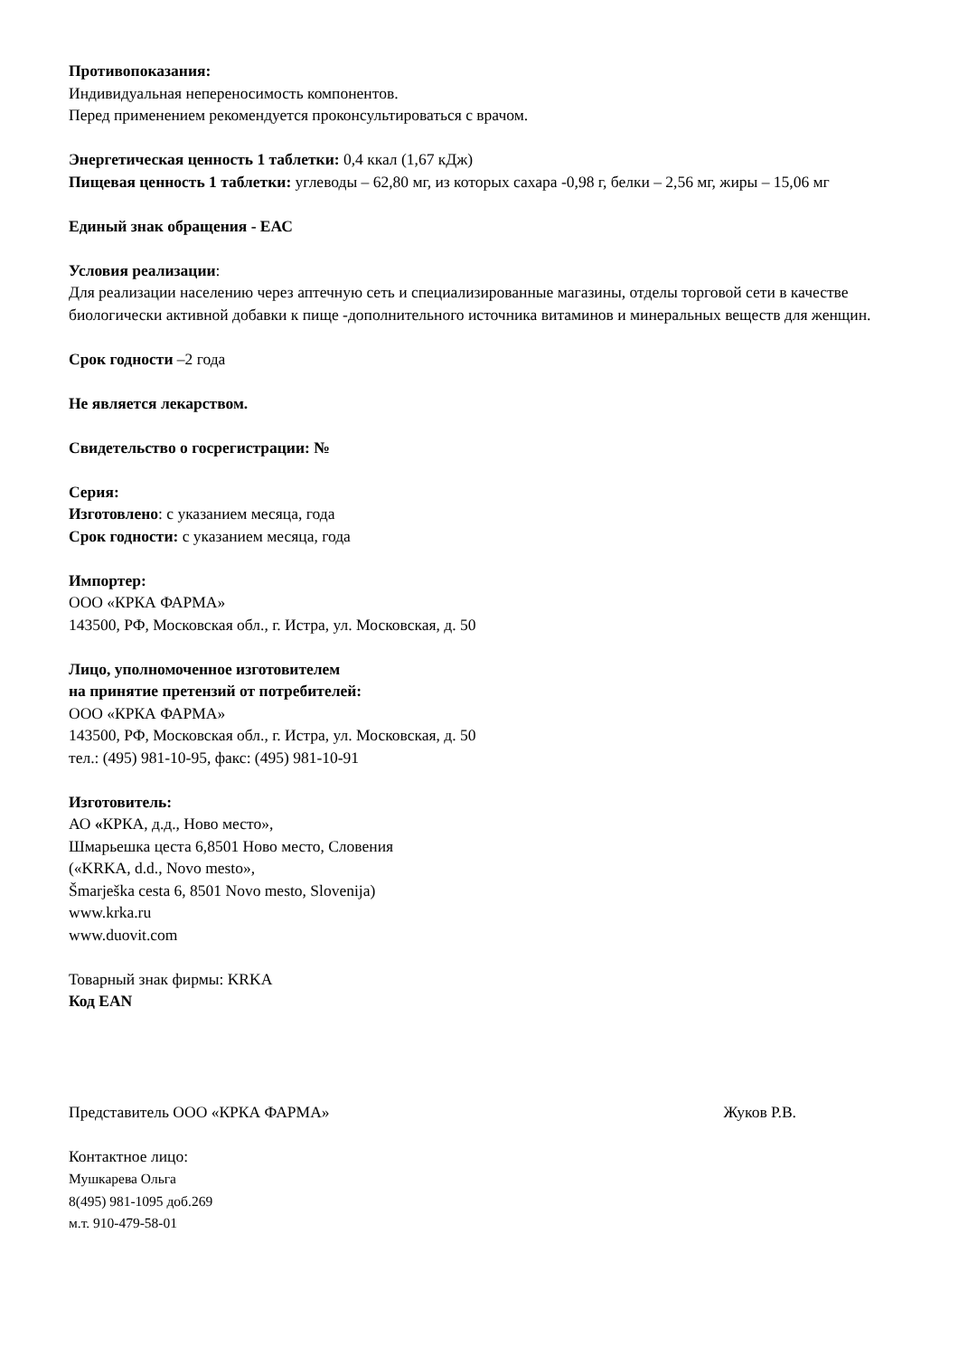Противопоказания:
Индивидуальная непереносимость компонентов.
Перед применением рекомендуется проконсультироваться с врачом.
Энергетическая ценность 1 таблетки: 0,4 ккал (1,67 кДж)
Пищевая ценность 1 таблетки: углеводы – 62,80 мг, из которых сахара -0,98 г, белки – 2,56 мг, жиры – 15,06 мг
Единый знак обращения - ЕАС
Условия реализации:
Для реализации населению через аптечную сеть и специализированные магазины, отделы торговой сети в качестве биологически активной добавки к пище -дополнительного источника витаминов и минеральных веществ для женщин.
Срок годности –2 года
Не является лекарством.
Свидетельство о госрегистрации: №
Серия:
Изготовлено: с указанием месяца, года
Срок годности: с указанием месяца, года
Импортер:
ООО «КРКА ФАРМА»
143500, РФ, Московская обл., г. Истра, ул. Московская, д. 50
Лицо, уполномоченное изготовителем
на принятие претензий от потребителей:
ООО «КРКА ФАРМА»
143500, РФ, Московская обл., г. Истра, ул. Московская, д. 50
тел.: (495) 981-10-95, факс: (495) 981-10-91
Изготовитель:
АО «КРКА, д.д., Ново место»,
Шмарьешка цеста 6,8501 Ново место, Словения
(«KRKA, d.d., Novo mesto»,
Šmarješka cesta 6, 8501 Novo mesto, Slovenija)
www.krka.ru
www.duovit.com
Товарный знак фирмы: KRKA
Код EAN
Представитель ООО «КРКА ФАРМА» Жуков Р.В.
Контактное лицо:
Мушкарева Ольга
8(495) 981-1095 доб.269
м.т. 910-479-58-01